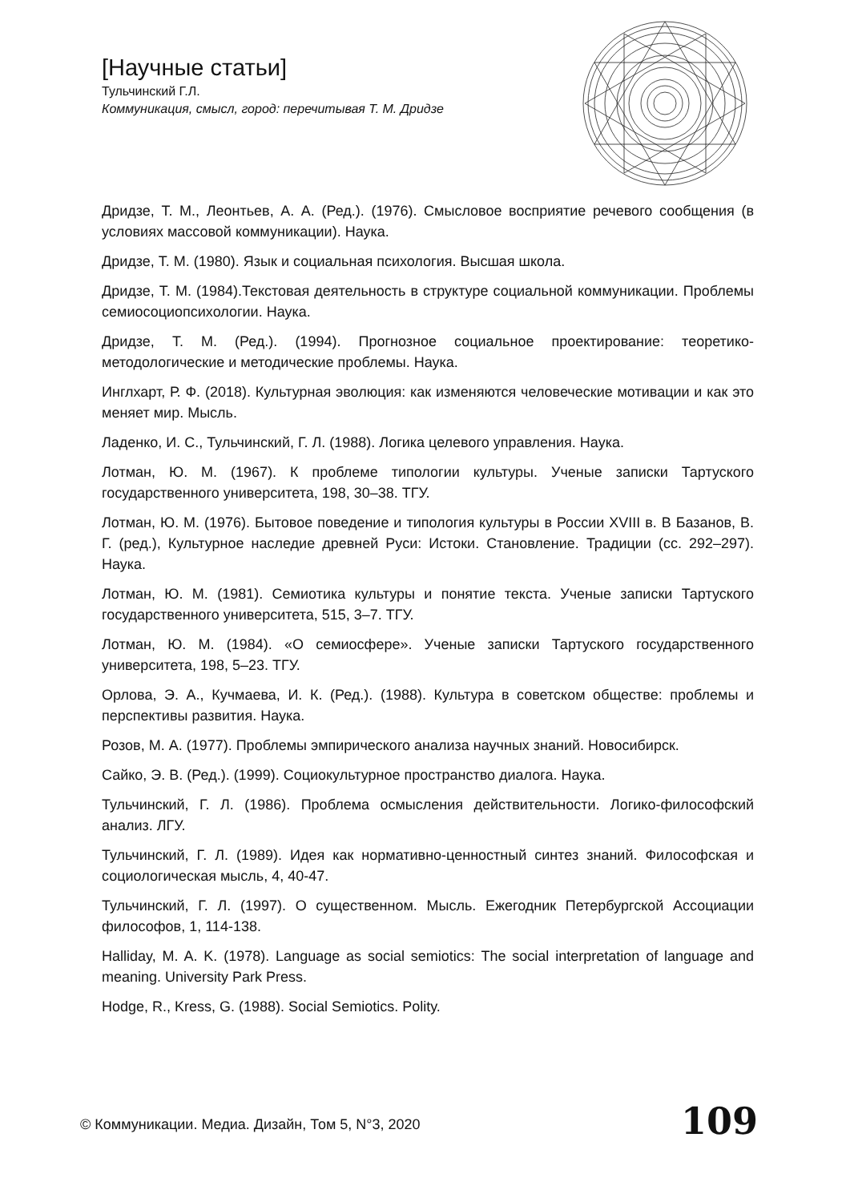[Научные статьи]
Тульчинский Г.Л.
Коммуникация, смысл, город: перечитывая Т. М. Дридзе
Дридзе, Т. М., Леонтьев, А. А. (Ред.). (1976). Смысловое восприятие речевого сообщения (в условиях массовой коммуникации). Наука.
Дридзе, Т. М. (1980). Язык и социальная психология. Высшая школа.
Дридзе, Т. М. (1984).Текстовая деятельность в структуре социальной коммуникации. Проблемы семиосоциопсихологии. Наука.
Дридзе, Т. М. (Ред.). (1994). Прогнозное социальное проектирование: теоретико-методологические и методические проблемы. Наука.
Инглхарт, Р. Ф. (2018). Культурная эволюция: как изменяются человеческие мотивации и как это меняет мир. Мысль.
Ладенко, И. С., Тульчинский, Г. Л. (1988). Логика целевого управления. Наука.
Лотман, Ю. М. (1967). К проблеме типологии культуры. Ученые записки Тартуского государственного университета, 198, 30–38. ТГУ.
Лотман, Ю. М. (1976). Бытовое поведение и типология культуры в России XVIII в. В Базанов, В. Г. (ред.), Культурное наследие древней Руси: Истоки. Становление. Традиции (сс. 292–297). Наука.
Лотман, Ю. М. (1981). Семиотика культуры и понятие текста. Ученые записки Тартуского государственного университета, 515, 3–7. ТГУ.
Лотман, Ю. М. (1984). «О семиосфере». Ученые записки Тартуского государственного университета, 198, 5–23. ТГУ.
Орлова, Э. А., Кучмаева, И. К. (Ред.). (1988). Культура в советском обществе: проблемы и перспективы развития. Наука.
Розов, М. А. (1977). Проблемы эмпирического анализа научных знаний. Новосибирск.
Сайко, Э. В. (Ред.). (1999). Социокультурное пространство диалога. Наука.
Тульчинский, Г. Л. (1986). Проблема осмысления действительности. Логико-философский анализ. ЛГУ.
Тульчинский, Г. Л. (1989). Идея как нормативно-ценностный синтез знаний. Философская и социологическая мысль, 4, 40-47.
Тульчинский, Г. Л. (1997). О существенном. Мысль. Ежегодник Петербургской Ассоциации философов, 1, 114-138.
Halliday, M. A. K. (1978). Language as social semiotics: The social interpretation of language and meaning. University Park Press.
Hodge, R., Kress, G. (1988). Social Semiotics. Polity.
© Коммуникации. Медиа. Дизайн, Том 5, N°3, 2020
109